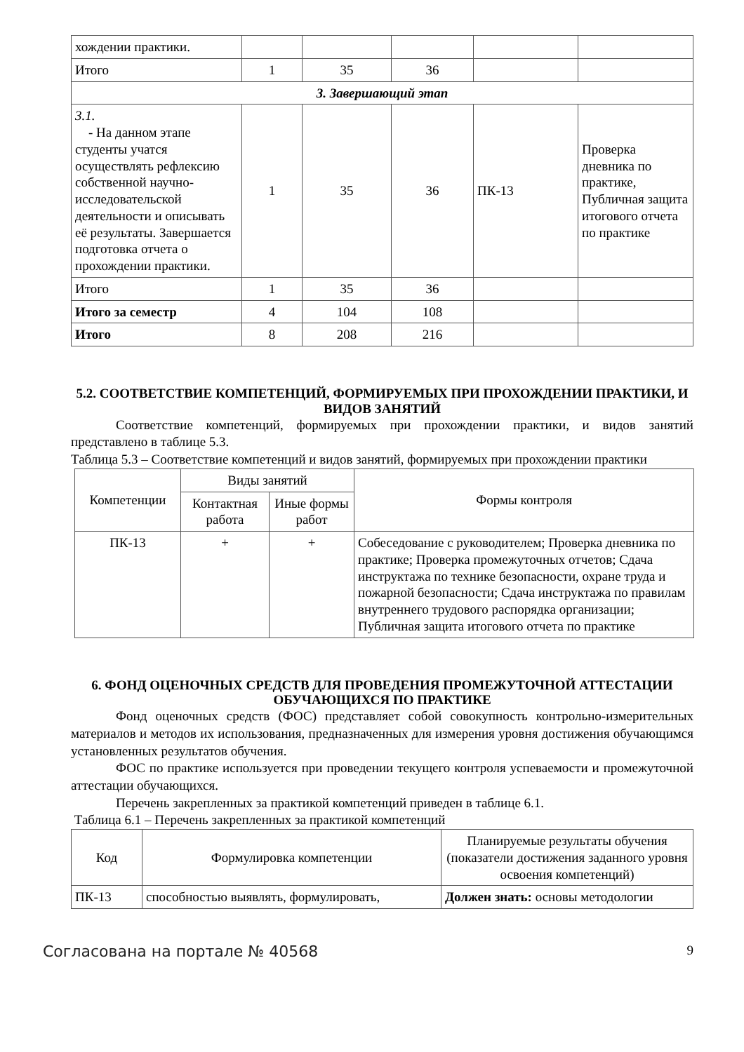| хождении практики. | | | | | |
| Итого | 1 | 35 | 36 | | |
| 3. Завершающий этап | | | | | |
| 3.1. - На данном этапе студенты учатся осуществлять рефлексию собственной научно-исследовательской деятельности и описывать её результаты. Завершается подготовка отчета о прохождении практики. | 1 | 35 | 36 | ПК-13 | Проверка дневника по практике, Публичная защита итогового отчета по практике |
| Итого | 1 | 35 | 36 | | |
| Итого за семестр | 4 | 104 | 108 | | |
| Итого | 8 | 208 | 216 | | |
5.2. СООТВЕТСТВИЕ КОМПЕТЕНЦИЙ, ФОРМИРУЕМЫХ ПРИ ПРОХОЖДЕНИИ ПРАКТИКИ, И ВИДОВ ЗАНЯТИЙ
Соответствие компетенций, формируемых при прохождении практики, и видов занятий представлено в таблице 5.3.
Таблица 5.3 – Соответствие компетенций и видов занятий, формируемых при прохождении практики
| Компетенции | Виды занятий | | Формы контроля |
| --- | --- | --- | --- |
| | Контактная работа | Иные формы работ | |
| ПК-13 | + | + | Собеседование с руководителем; Проверка дневника по практике; Проверка промежуточных отчетов; Сдача инструктажа по технике безопасности, охране труда и пожарной безопасности; Сдача инструктажа по правилам внутреннего трудового распорядка организации; Публичная защита итогового отчета по практике |
6. ФОНД ОЦЕНОЧНЫХ СРЕДСТВ ДЛЯ ПРОВЕДЕНИЯ ПРОМЕЖУТОЧНОЙ АТТЕСТАЦИИ ОБУЧАЮЩИХСЯ ПО ПРАКТИКЕ
Фонд оценочных средств (ФОС) представляет собой совокупность контрольно-измерительных материалов и методов их использования, предназначенных для измерения уровня достижения обучающимся установленных результатов обучения.
ФОС по практике используется при проведении текущего контроля успеваемости и промежуточной аттестации обучающихся.
Перечень закрепленных за практикой компетенций приведен в таблице 6.1.
Таблица 6.1 – Перечень закрепленных за практикой компетенций
| Код | Формулировка компетенции | Планируемые результаты обучения (показатели достижения заданного уровня освоения компетенций) |
| --- | --- | --- |
| ПК-13 | способностью выявлять, формулировать, | Должен знать: основы методологии |
Согласована на портале № 40568 9